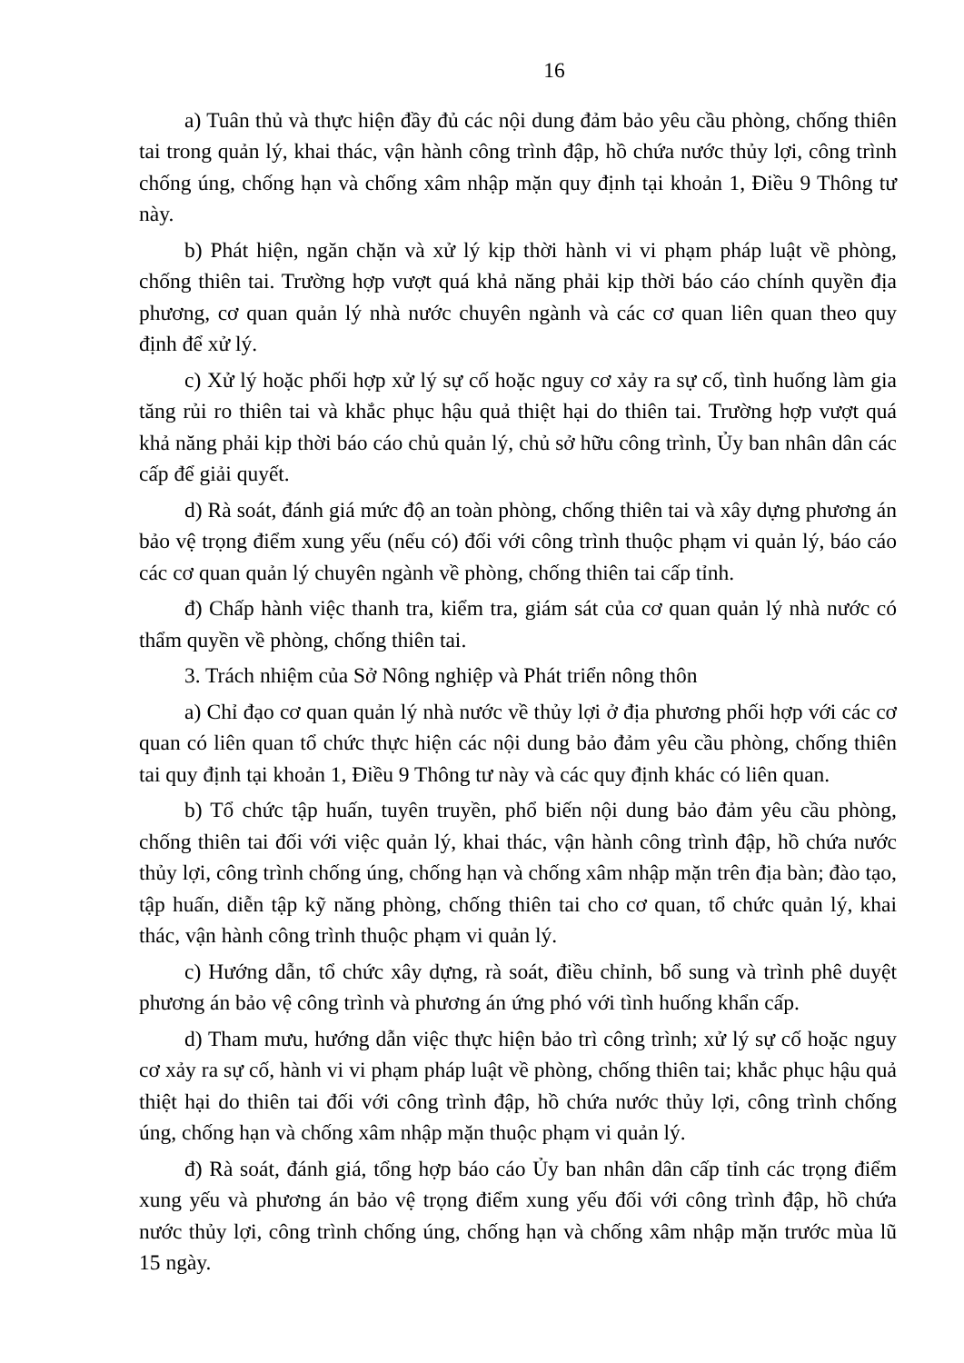16
a) Tuân thủ và thực hiện đầy đủ các nội dung đảm bảo yêu cầu phòng, chống thiên tai trong quản lý, khai thác, vận hành công trình đập, hồ chứa nước thủy lợi, công trình chống úng, chống hạn và chống xâm nhập mặn quy định tại khoản 1, Điều 9 Thông tư này.
b) Phát hiện, ngăn chặn và xử lý kịp thời hành vi vi phạm pháp luật về phòng, chống thiên tai. Trường hợp vượt quá khả năng phải kịp thời báo cáo chính quyền địa phương, cơ quan quản lý nhà nước chuyên ngành và các cơ quan liên quan theo quy định để xử lý.
c) Xử lý hoặc phối hợp xử lý sự cố hoặc nguy cơ xảy ra sự cố, tình huống làm gia tăng rủi ro thiên tai và khắc phục hậu quả thiệt hại do thiên tai. Trường hợp vượt quá khả năng phải kịp thời báo cáo chủ quản lý, chủ sở hữu công trình, Ủy ban nhân dân các cấp để giải quyết.
d) Rà soát, đánh giá mức độ an toàn phòng, chống thiên tai và xây dựng phương án bảo vệ trọng điểm xung yếu (nếu có) đối với công trình thuộc phạm vi quản lý, báo cáo các cơ quan quản lý chuyên ngành về phòng, chống thiên tai cấp tỉnh.
đ) Chấp hành việc thanh tra, kiểm tra, giám sát của cơ quan quản lý nhà nước có thẩm quyền về phòng, chống thiên tai.
3. Trách nhiệm của Sở Nông nghiệp và Phát triển nông thôn
a) Chỉ đạo cơ quan quản lý nhà nước về thủy lợi ở địa phương phối hợp với các cơ quan có liên quan tổ chức thực hiện các nội dung bảo đảm yêu cầu phòng, chống thiên tai quy định tại khoản 1, Điều 9 Thông tư này và các quy định khác có liên quan.
b) Tổ chức tập huấn, tuyên truyền, phổ biến nội dung bảo đảm yêu cầu phòng, chống thiên tai đối với việc quản lý, khai thác, vận hành công trình đập, hồ chứa nước thủy lợi, công trình chống úng, chống hạn và chống xâm nhập mặn trên địa bàn; đào tạo, tập huấn, diễn tập kỹ năng phòng, chống thiên tai cho cơ quan, tổ chức quản lý, khai thác, vận hành công trình thuộc phạm vi quản lý.
c) Hướng dẫn, tổ chức xây dựng, rà soát, điều chỉnh, bổ sung và trình phê duyệt phương án bảo vệ công trình và phương án ứng phó với tình huống khẩn cấp.
d) Tham mưu, hướng dẫn việc thực hiện bảo trì công trình; xử lý sự cố hoặc nguy cơ xảy ra sự cố, hành vi vi phạm pháp luật về phòng, chống thiên tai; khắc phục hậu quả thiệt hại do thiên tai đối với công trình đập, hồ chứa nước thủy lợi, công trình chống úng, chống hạn và chống xâm nhập mặn thuộc phạm vi quản lý.
đ) Rà soát, đánh giá, tổng hợp báo cáo Ủy ban nhân dân cấp tỉnh các trọng điểm xung yếu và phương án bảo vệ trọng điểm xung yếu đối với công trình đập, hồ chứa nước thủy lợi, công trình chống úng, chống hạn và chống xâm nhập mặn trước mùa lũ 15 ngày.